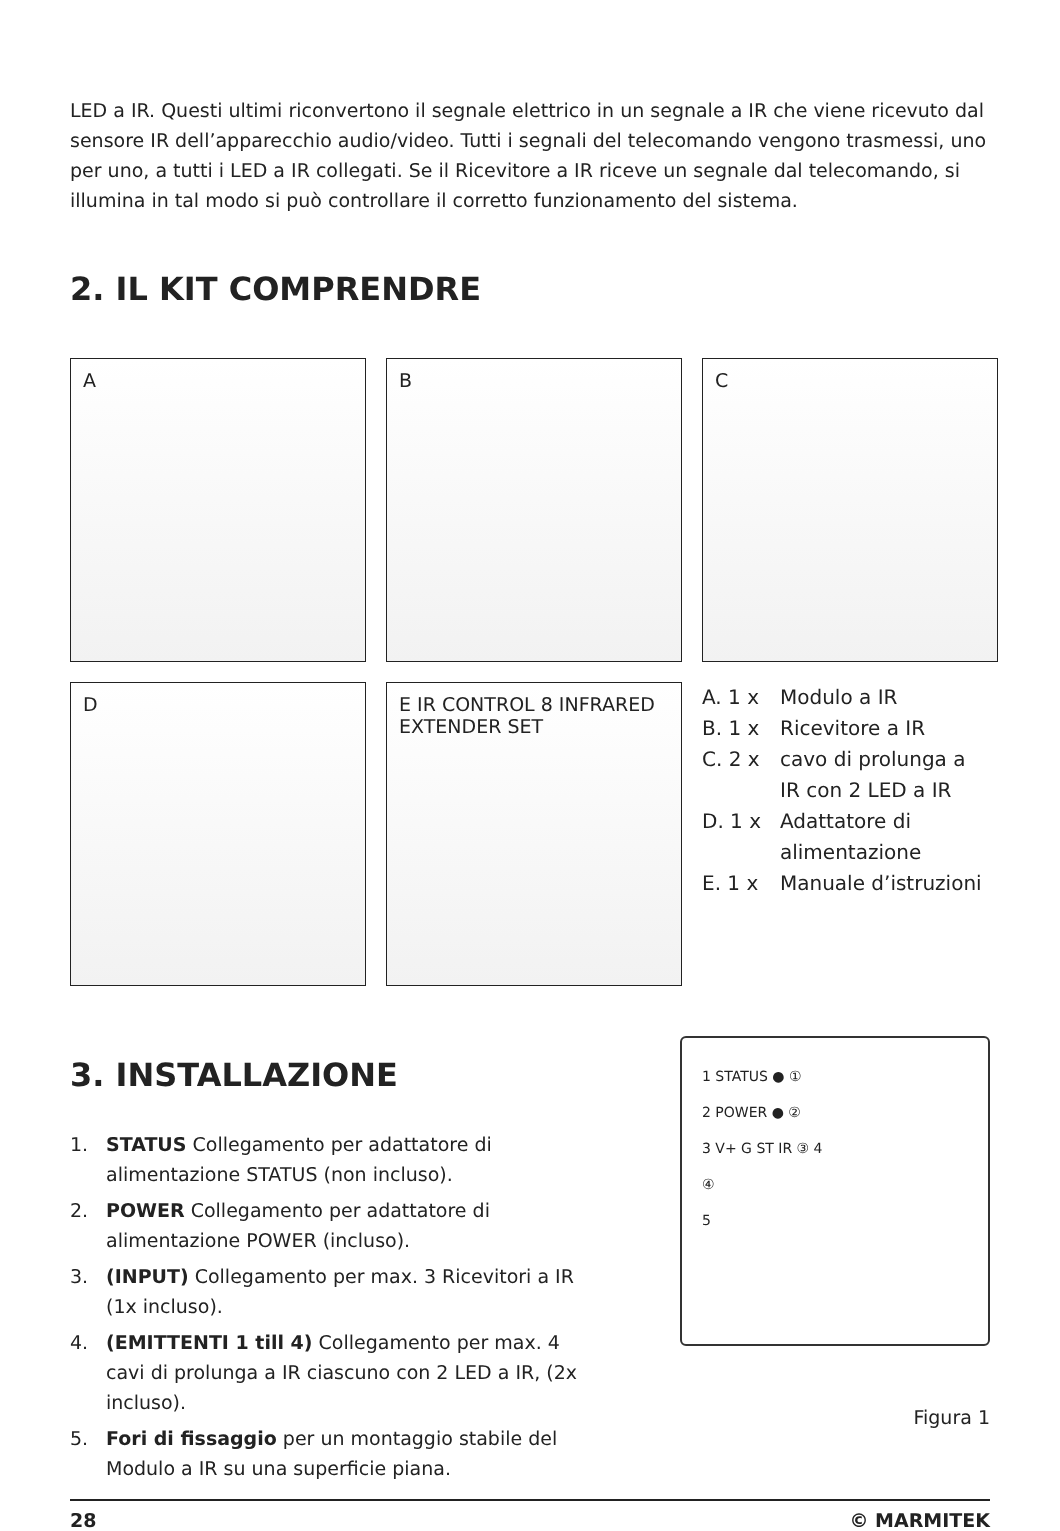LED a IR. Questi ultimi riconvertono il segnale elettrico in un segnale a IR che viene ricevuto dal sensore IR dell’apparecchio audio/video. Tutti i segnali del telecomando vengono trasmessi, uno per uno, a tutti i LED a IR collegati. Se il Ricevitore a IR riceve un segnale dal telecomando, si illumina in tal modo si può controllare il corretto funzionamento del sistema.
2. IL KIT COMPRENDRE
A
B
C
D
E IR CONTROL 8 INFRARED EXTENDER SET
A. 1 x Modulo a IR
B. 1 x Ricevitore a IR
C. 2 x cavo di prolunga a
IR con 2 LED a IR
D. 1 x Adattatore di
alimentazione
E. 1 x Manuale d’istruzioni
3. INSTALLAZIONE
1. STATUS Collegamento per adattatore di alimentazione STATUS (non incluso).
2. POWER Collegamento per adattatore di alimentazione POWER (incluso).
3. (INPUT) Collegamento per max. 3 Ricevitori a IR (1x incluso).
4. (EMITTENTI 1 till 4) Collegamento per max. 4 cavi di prolunga a IR ciascuno con 2 LED a IR, (2x incluso).
5. Fori di fissaggio per un montaggio stabile del Modulo a IR su una superficie piana.
1 STATUS ● ①
2 POWER ● ②
3 V+ G ST IR ③ 4
④
5
Figura 1
28 © MARMITEK